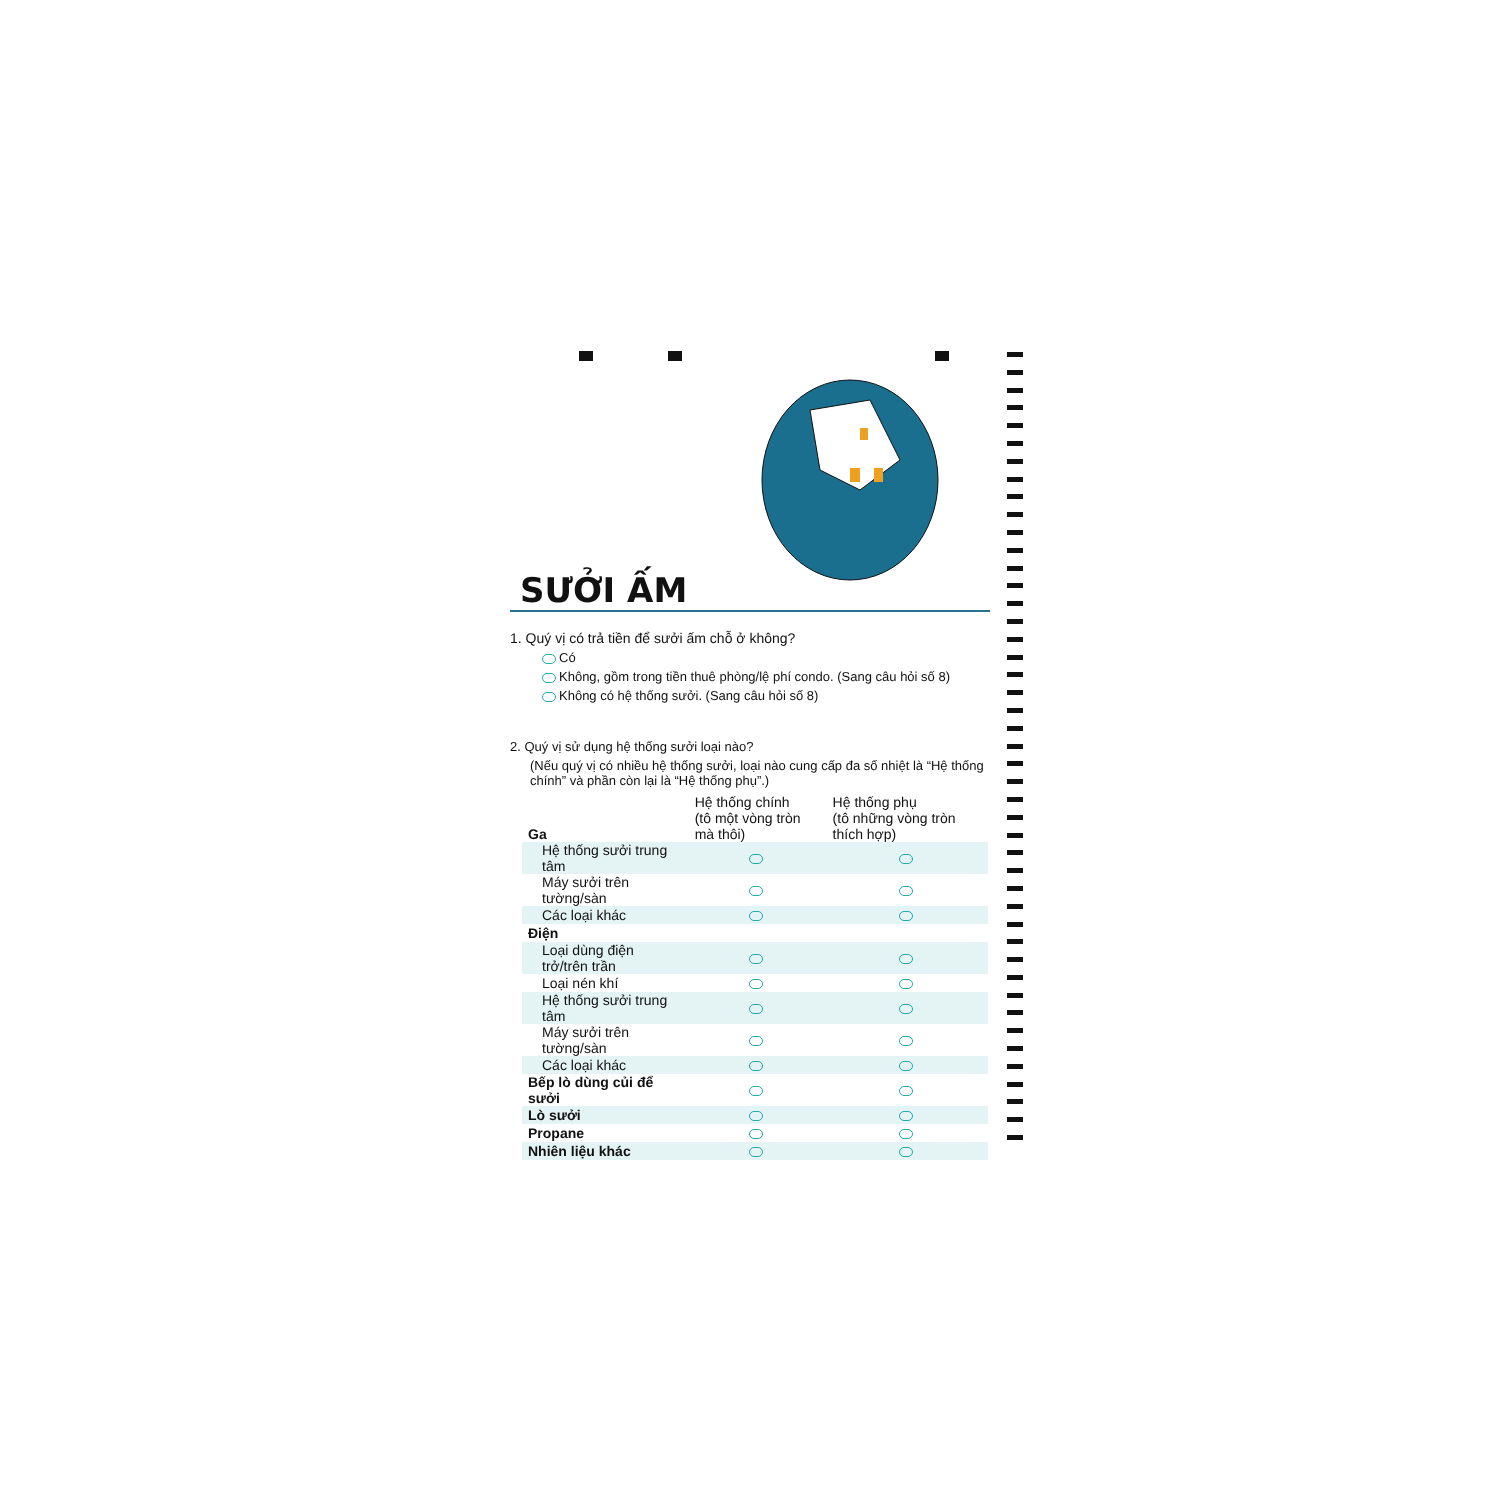SƯỞI ẤM
1. Quý vị có trả tiền để sưởi ấm chỗ ở không?
Có
Không, gồm trong tiền thuê phòng/lệ phí condo. (Sang câu hỏi số 8)
Không có hệ thống sưởi. (Sang câu hỏi số 8)
2. Quý vị sử dụng hệ thống sưởi loại nào?
(Nếu quý vị có nhiều hệ thống sưởi, loại nào cung cấp đa số nhiệt là “Hệ thống chính” và phần còn lại là “Hệ thống phụ”.)
| Ga | Hệ thống chính (tô một vòng tròn mà thôi) | Hệ thống phụ (tô những vòng tròn thích hợp) |
| --- | --- | --- |
| Hệ thống sưởi trung tâm | | |
| Máy sưởi trên tường/sàn | | |
| Các loại khác | | |
| Điện | | |
| Loại dùng điện trở/trên trần | | |
| Loại nén khí | | |
| Hệ thống sưởi trung tâm | | |
| Máy sưởi trên tường/sàn | | |
| Các loại khác | | |
| Bếp lò dùng củi để sưởi | | |
| Lò sưởi | | |
| Propane | | |
| Nhiên liệu khác | | |